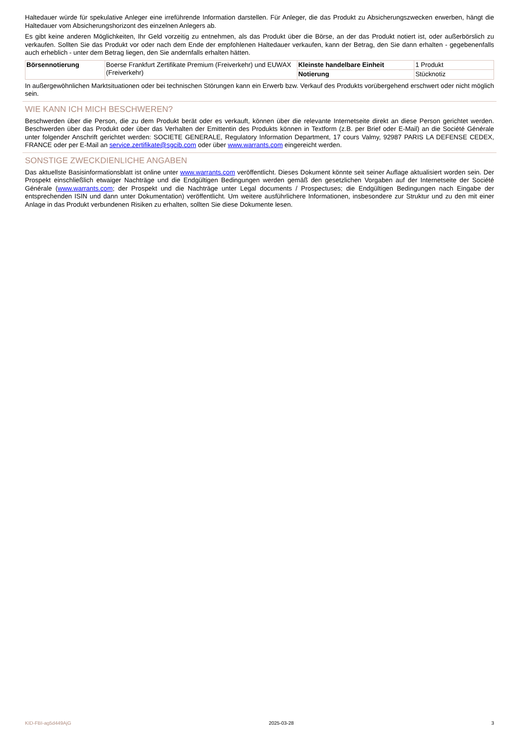Haltedauer würde für spekulative Anleger eine irreführende Information darstellen. Für Anleger, die das Produkt zu Absicherungszwecken erwerben, hängt die Haltedauer vom Absicherungshorizont des einzelnen Anlegers ab.
Es gibt keine anderen Möglichkeiten, Ihr Geld vorzeitig zu entnehmen, als das Produkt über die Börse, an der das Produkt notiert ist, oder außerbörslich zu verkaufen. Sollten Sie das Produkt vor oder nach dem Ende der empfohlenen Haltedauer verkaufen, kann der Betrag, den Sie dann erhalten - gegebenenfalls auch erheblich - unter dem Betrag liegen, den Sie andernfalls erhalten hätten.
| Börsennotierung | Boerse Frankfurt Zertifikate Premium (Freiverkehr) und EUWAX (Freiverkehr) | Kleinste handelbare Einheit | 1 Produkt |
| | | Notierung | Stücknotiz |
In außergewöhnlichen Marktsituationen oder bei technischen Störungen kann ein Erwerb bzw. Verkauf des Produkts vorübergehend erschwert oder nicht möglich sein.
WIE KANN ICH MICH BESCHWEREN?
Beschwerden über die Person, die zu dem Produkt berät oder es verkauft, können über die relevante Internetseite direkt an diese Person gerichtet werden. Beschwerden über das Produkt oder über das Verhalten der Emittentin des Produkts können in Textform (z.B. per Brief oder E-Mail) an die Société Générale unter folgender Anschrift gerichtet werden: SOCIETE GENERALE, Regulatory Information Department, 17 cours Valmy, 92987 PARIS LA DEFENSE CEDEX, FRANCE oder per E-Mail an service.zertifikate@sgcib.com oder über www.warrants.com eingereicht werden.
SONSTIGE ZWECKDIENLICHE ANGABEN
Das aktuellste Basisinformationsblatt ist online unter www.warrants.com veröffentlicht. Dieses Dokument könnte seit seiner Auflage aktualisiert worden sein. Der Prospekt einschließlich etwaiger Nachträge und die Endgültigen Bedingungen werden gemäß den gesetzlichen Vorgaben auf der Internetseite der Société Générale (www.warrants.com; der Prospekt und die Nachträge unter Legal documents / Prospectuses; die Endgültigen Bedingungen nach Eingabe der entsprechenden ISIN und dann unter Dokumentation) veröffentlicht. Um weitere ausführlichere Informationen, insbesondere zur Struktur und zu den mit einer Anlage in das Produkt verbundenen Risiken zu erhalten, sollten Sie diese Dokumente lesen.
KID-FBI-ag5d449AjG 2025-03-28 3